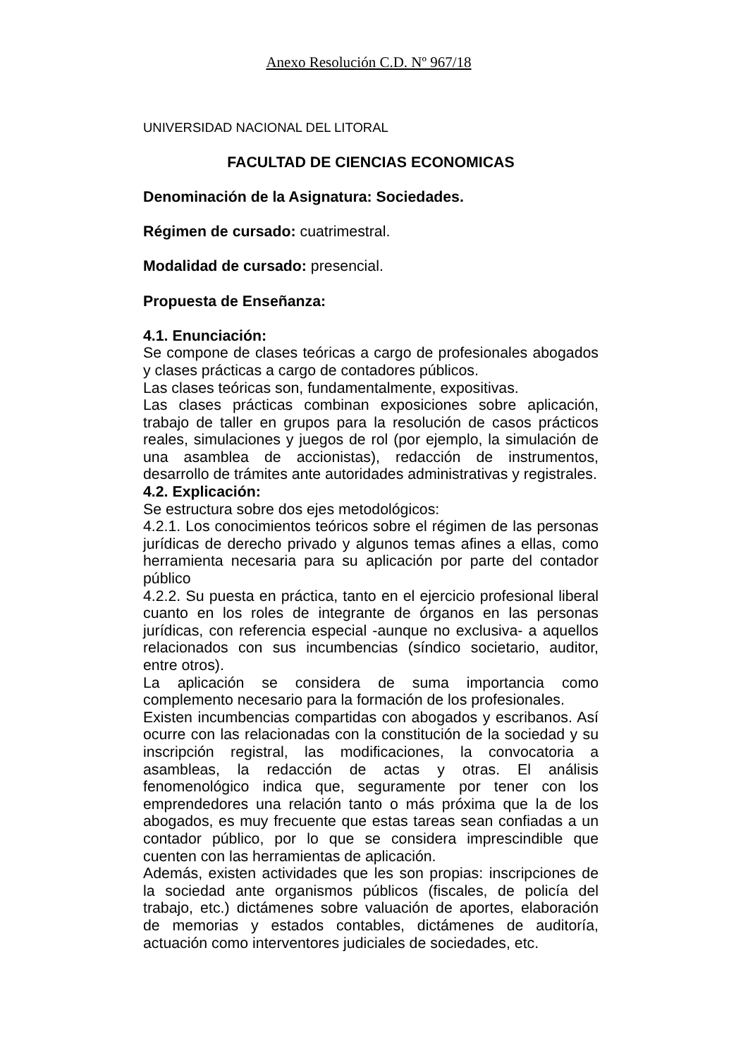Anexo Resolución C.D. Nº 967/18
UNIVERSIDAD NACIONAL DEL LITORAL
FACULTAD DE CIENCIAS ECONOMICAS
Denominación de la Asignatura: Sociedades.
Régimen de cursado: cuatrimestral.
Modalidad de cursado: presencial.
Propuesta de Enseñanza:
4.1. Enunciación:
Se compone de clases teóricas a cargo de profesionales abogados y clases prácticas a cargo de contadores públicos.
Las clases teóricas son, fundamentalmente, expositivas.
Las clases prácticas combinan exposiciones sobre aplicación, trabajo de taller en grupos para la resolución de casos prácticos reales, simulaciones y juegos de rol (por ejemplo, la simulación de una asamblea de accionistas), redacción de instrumentos, desarrollo de trámites ante autoridades administrativas y registrales.
4.2. Explicación:
Se estructura sobre dos ejes metodológicos:
4.2.1. Los conocimientos teóricos sobre el régimen de las personas jurídicas de derecho privado y algunos temas afines a ellas, como herramienta necesaria para su aplicación por parte del contador público
4.2.2. Su puesta en práctica, tanto en el ejercicio profesional liberal cuanto en los roles de integrante de órganos en las personas jurídicas, con referencia especial -aunque no exclusiva- a aquellos relacionados con sus incumbencias (síndico societario, auditor, entre otros).
La aplicación se considera de suma importancia como complemento necesario para la formación de los profesionales.
Existen incumbencias compartidas con abogados y escribanos. Así ocurre con las relacionadas con la constitución de la sociedad y su inscripción registral, las modificaciones, la convocatoria a asambleas, la redacción de actas y otras. El análisis fenomenológico indica que, seguramente por tener con los emprendedores una relación tanto o más próxima que la de los abogados, es muy frecuente que estas tareas sean confiadas a un contador público, por lo que se considera imprescindible que cuenten con las herramientas de aplicación.
Además, existen actividades que les son propias: inscripciones de la sociedad ante organismos públicos (fiscales, de policía del trabajo, etc.) dictámenes sobre valuación de aportes, elaboración de memorias y estados contables, dictámenes de auditoría, actuación como interventores judiciales de sociedades, etc.